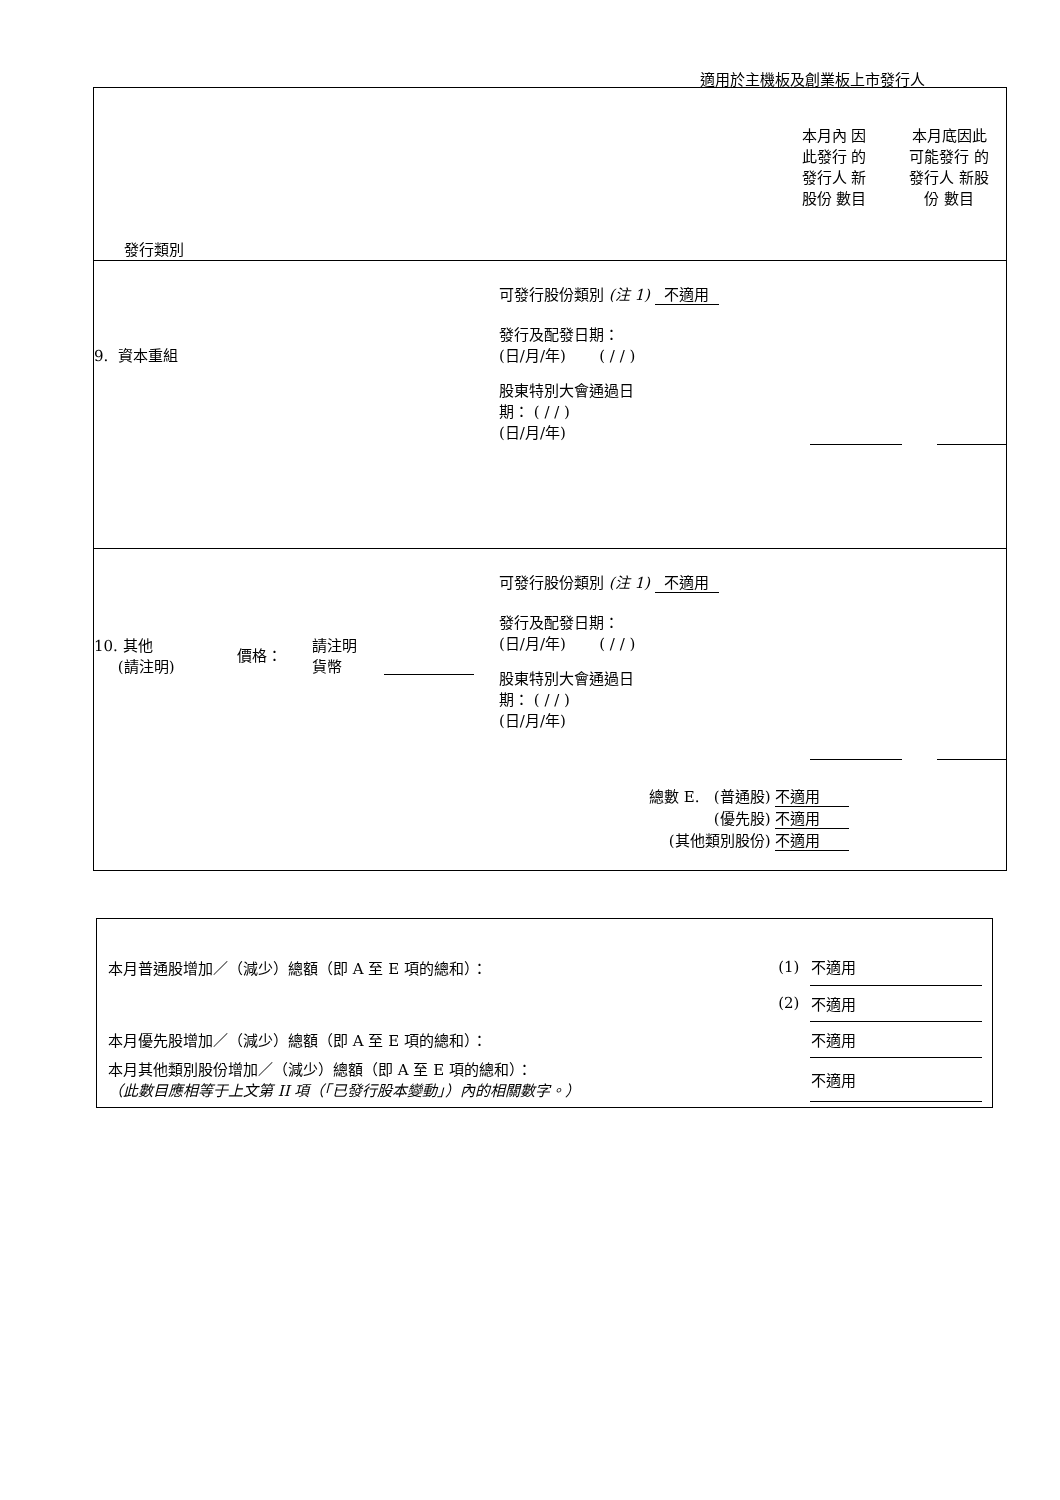適用於主機板及創業板上市發行人
本月內 因此發行 的發行人 新股份 數目
本月底因此 可能發行 的發行人 新股份 數目
發行類別
9. 資本重組
可發行股份類別 (注 1) 不適用
發行及配發日期：
(日/月/年) ( / / )
股東特別大會通過日
期： ( / / )
(日/月/年)
10. 其他
(請注明)
價格：
請注明
貨幣
可發行股份類別 (注 1) 不適用
發行及配發日期：
(日/月/年) ( / / )
股東特別大會通過日
期： ( / / )
(日/月/年)
總數 E. (普通股) 不適用
(優先股) 不適用
(其他類別股份) 不適用
| 本月普通股增加／（減少）總額（即 A 至 E 項的總和）： | (1) | 不適用 |
| | (2) | 不適用 |
| 本月優先股增加／（減少）總額（即 A 至 E 項的總和）： | | 不適用 |
| 本月其他類別股份增加／（減少）總額（即 A 至 E 項的總和）： （此數目應相等于上文第 II 項（「已發行股本變動」）內的相關數字。） | | 不適用 |